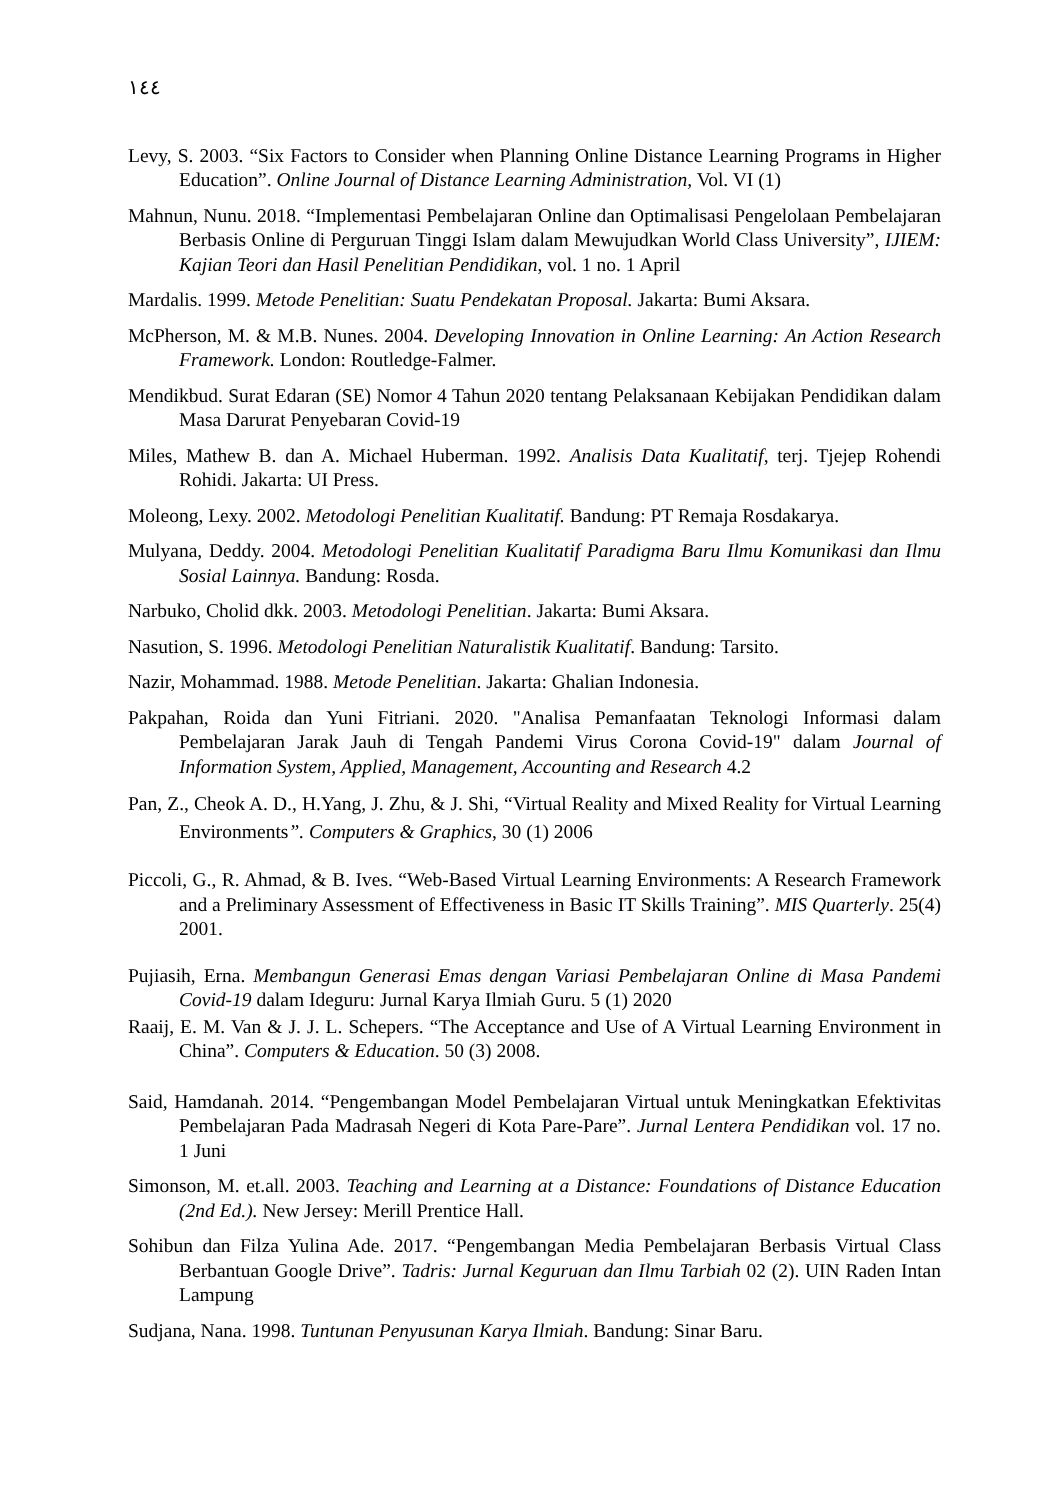١٤٤
Levy, S. 2003. “Six Factors to Consider when Planning Online Distance Learning Programs in Higher Education”. Online Journal of Distance Learning Administration, Vol. VI (1)
Mahnun, Nunu. 2018. “Implementasi Pembelajaran Online dan Optimalisasi Pengelolaan Pembelajaran Berbasis Online di Perguruan Tinggi Islam dalam Mewujudkan World Class University”, IJIEM: Kajian Teori dan Hasil Penelitian Pendidikan, vol. 1 no. 1 April
Mardalis. 1999. Metode Penelitian: Suatu Pendekatan Proposal. Jakarta: Bumi Aksara.
McPherson, M. & M.B. Nunes. 2004. Developing Innovation in Online Learning: An Action Research Framework. London: Routledge-Falmer.
Mendikbud. Surat Edaran (SE) Nomor 4 Tahun 2020 tentang Pelaksanaan Kebijakan Pendidikan dalam Masa Darurat Penyebaran Covid-19
Miles, Mathew B. dan A. Michael Huberman. 1992. Analisis Data Kualitatif, terj. Tjejep Rohendi Rohidi. Jakarta: UI Press.
Moleong, Lexy. 2002. Metodologi Penelitian Kualitatif. Bandung: PT Remaja Rosdakarya.
Mulyana, Deddy. 2004. Metodologi Penelitian Kualitatif Paradigma Baru Ilmu Komunikasi dan Ilmu Sosial Lainnya. Bandung: Rosda.
Narbuko, Cholid dkk. 2003. Metodologi Penelitian. Jakarta: Bumi Aksara.
Nasution, S. 1996. Metodologi Penelitian Naturalistik Kualitatif. Bandung: Tarsito.
Nazir, Mohammad. 1988. Metode Penelitian. Jakarta: Ghalian Indonesia.
Pakpahan, Roida dan Yuni Fitriani. 2020. "Analisa Pemanfaatan Teknologi Informasi dalam Pembelajaran Jarak Jauh di Tengah Pandemi Virus Corona Covid-19" dalam Journal of Information System, Applied, Management, Accounting and Research 4.2
Pan, Z., Cheok A. D., H.Yang, J. Zhu, & J. Shi, “Virtual Reality and Mixed Reality for Virtual Learning Environments”. Computers & Graphics, 30 (1) 2006
Piccoli, G., R. Ahmad, & B. Ives. “Web-Based Virtual Learning Environments: A Research Framework and a Preliminary Assessment of Effectiveness in Basic IT Skills Training”. MIS Quarterly. 25(4) 2001.
Pujiasih, Erna. Membangun Generasi Emas dengan Variasi Pembelajaran Online di Masa Pandemi Covid-19 dalam Ideguru: Jurnal Karya Ilmiah Guru. 5 (1) 2020
Raaij, E. M. Van & J. J. L. Schepers. “The Acceptance and Use of A Virtual Learning Environment in China”. Computers & Education. 50 (3) 2008.
Said, Hamdanah. 2014. “Pengembangan Model Pembelajaran Virtual untuk Meningkatkan Efektivitas Pembelajaran Pada Madrasah Negeri di Kota Pare-Pare”. Jurnal Lentera Pendidikan vol. 17 no. 1 Juni
Simonson, M. et.all. 2003. Teaching and Learning at a Distance: Foundations of Distance Education (2nd Ed.). New Jersey: Merill Prentice Hall.
Sohibun dan Filza Yulina Ade. 2017. “Pengembangan Media Pembelajaran Berbasis Virtual Class Berbantuan Google Drive”. Tadris: Jurnal Keguruan dan Ilmu Tarbiah 02 (2). UIN Raden Intan Lampung
Sudjana, Nana. 1998. Tuntunan Penyusunan Karya Ilmiah. Bandung: Sinar Baru.